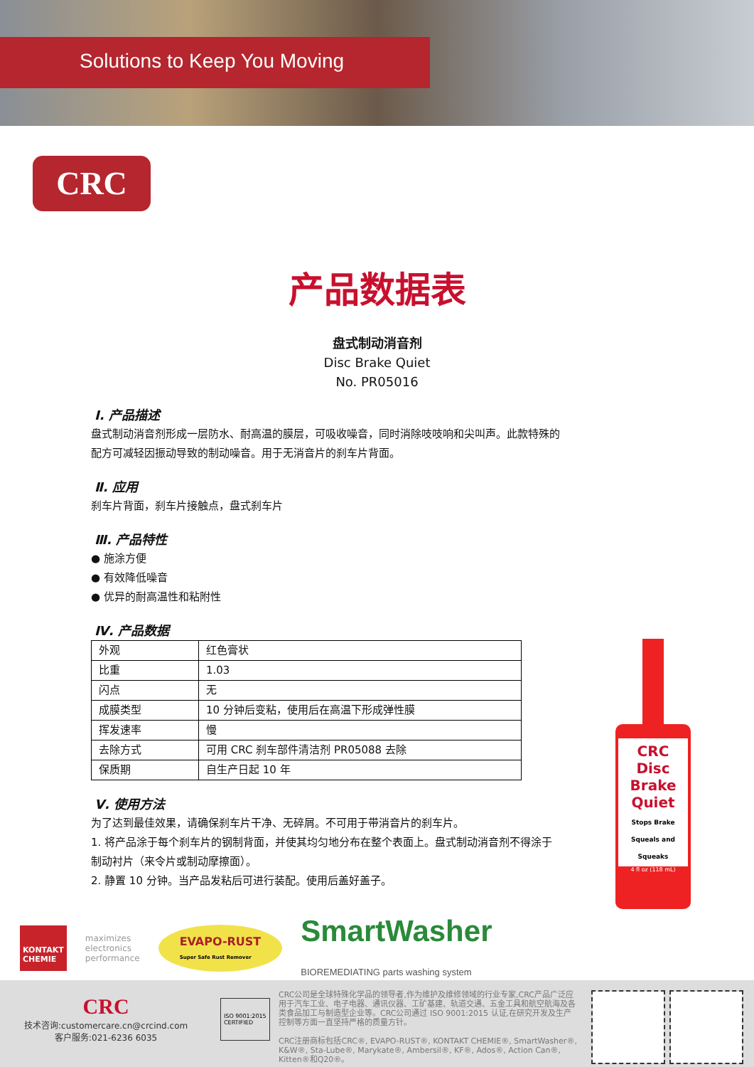Solutions to Keep You Moving
CRC
产品数据表
盘式制动消音剂
Disc Brake Quiet
No. PR05016
Ⅰ. 产品描述
盘式制动消音剂形成一层防水、耐高温的膜层，可吸收噪音，同时消除吱吱响和尖叫声。此款特殊的配方可减轻因振动导致的制动噪音。用于无消音片的刹车片背面。
Ⅱ. 应用
刹车片背面，刹车片接触点，盘式刹车片
Ⅲ. 产品特性
● 施涂方便
● 有效降低噪音
● 优异的耐高温性和粘附性
Ⅳ. 产品数据
| 外观 | 红色膏状 |
| 比重 | 1.03 |
| 闪点 | 无 |
| 成膜类型 | 10 分钟后变粘，使用后在高温下形成弹性膜 |
| 挥发速率 | 慢 |
| 去除方式 | 可用 CRC 刹车部件清洁剂 PR05088 去除 |
| 保质期 | 自生产日起 10 年 |
Ⅴ. 使用方法
为了达到最佳效果，请确保刹车片干净、无碎屑。不可用于带消音片的刹车片。
1. 将产品涂于每个刹车片的钢制背面，并使其均匀地分布在整个表面上。盘式制动消音剂不得涂于制动衬片（来令片或制动摩擦面）。
2. 静置 10 分钟。当产品发粘后可进行装配。使用后盖好盖子。
CRC
Disc
Brake
Quiet
Stops Brake Squeals and Squeaks
4 fl oz (118 mL)
KONTAKT
CHEMIE
maximizes
electronics
performance
EVAPO-RUST
Super Safe Rust Remover
SmartWasher
BIOREMEDIATING parts washing system
CRC
技术咨询:customercare.cn@crcind.com
客户服务:021-6236 6035
ISO 9001:2015
CERTIFIED
CRC公司是全球特殊化学品的领导者,作为维护及维修领域的行业专家,CRC产品广泛应用于汽车工业、电子电器、通讯仪器、工矿基建、轨道交通、五金工具和航空航海及各类食品加工与制造型企业等。CRC公司通过 ISO 9001:2015 认证,在研究开发及生产控制等方面一直坚持严格的质量方针。
CRC注册商标包括CRC®, EVAPO-RUST®, KONTAKT CHEMIE®, SmartWasher®, K&W®, Sta-Lube®, Marykate®, Ambersil®, KF®, Ados®, Action Can®, Kitten®和Q20®。